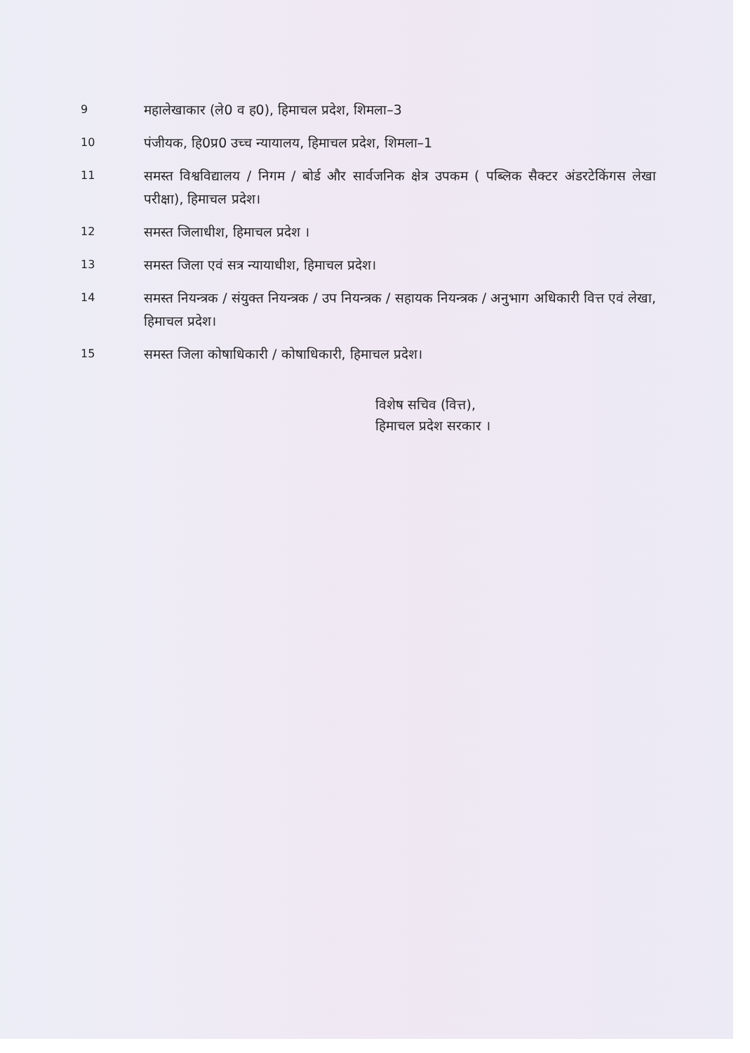9
महालेखाकार (ले0 व ह0), हिमाचल प्रदेश, शिमला–3
10
पंजीयक, हि0प्र0 उच्च न्यायालय, हिमाचल प्रदेश, शिमला–1
11
समस्त विश्वविद्यालय / निगम / बोर्ड और सार्वजनिक क्षेत्र उपकम ( पब्लिक सैक्टर अंडरटेकिंगस लेखा परीक्षा), हिमाचल प्रदेश।
12
समस्त जिलाधीश, हिमाचल प्रदेश ।
13
समस्त जिला एवं सत्र न्यायाधीश, हिमाचल प्रदेश।
14
समस्त नियन्त्रक / संयुक्त नियन्त्रक / उप नियन्त्रक / सहायक नियन्त्रक / अनुभाग अधिकारी वित्त एवं लेखा, हिमाचल प्रदेश।
15
समस्त जिला कोषाधिकारी / कोषाधिकारी, हिमाचल प्रदेश।
विशेष सचिव (वित्त),
हिमाचल प्रदेश सरकार ।